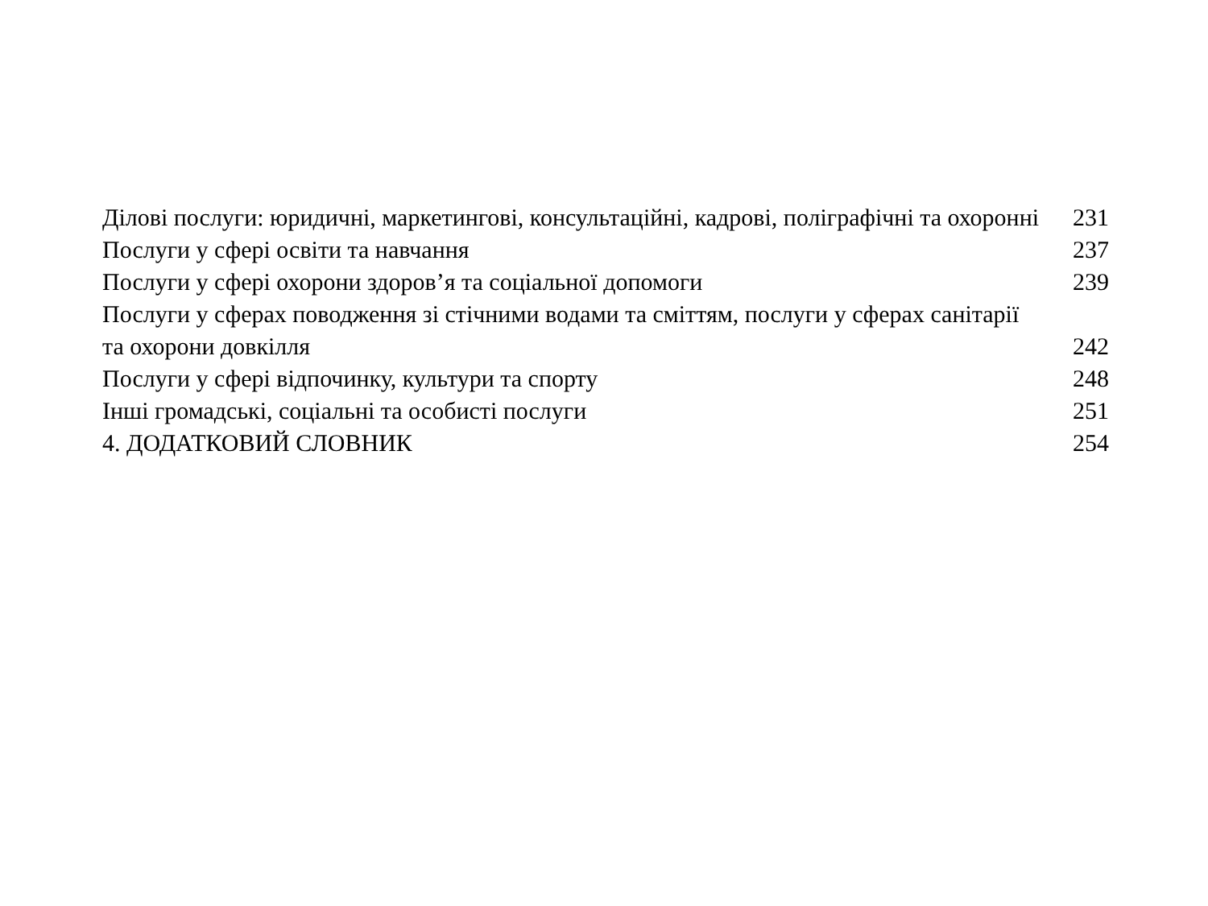Ділові послуги: юридичні, маркетингові, консультаційні, кадрові, поліграфічні та охоронні
231
Послуги у сфері освіти та навчання
237
Послуги у сфері охорони здоров’я та соціальної допомоги
239
Послуги у сферах поводження зі стічними водами та сміттям, послуги у сферах санітарії та охорони довкілля
242
Послуги у сфері відпочинку, культури та спорту
248
Інші громадські, соціальні та особисті послуги
251
4. ДОДАТКОВИЙ СЛОВНИК
254